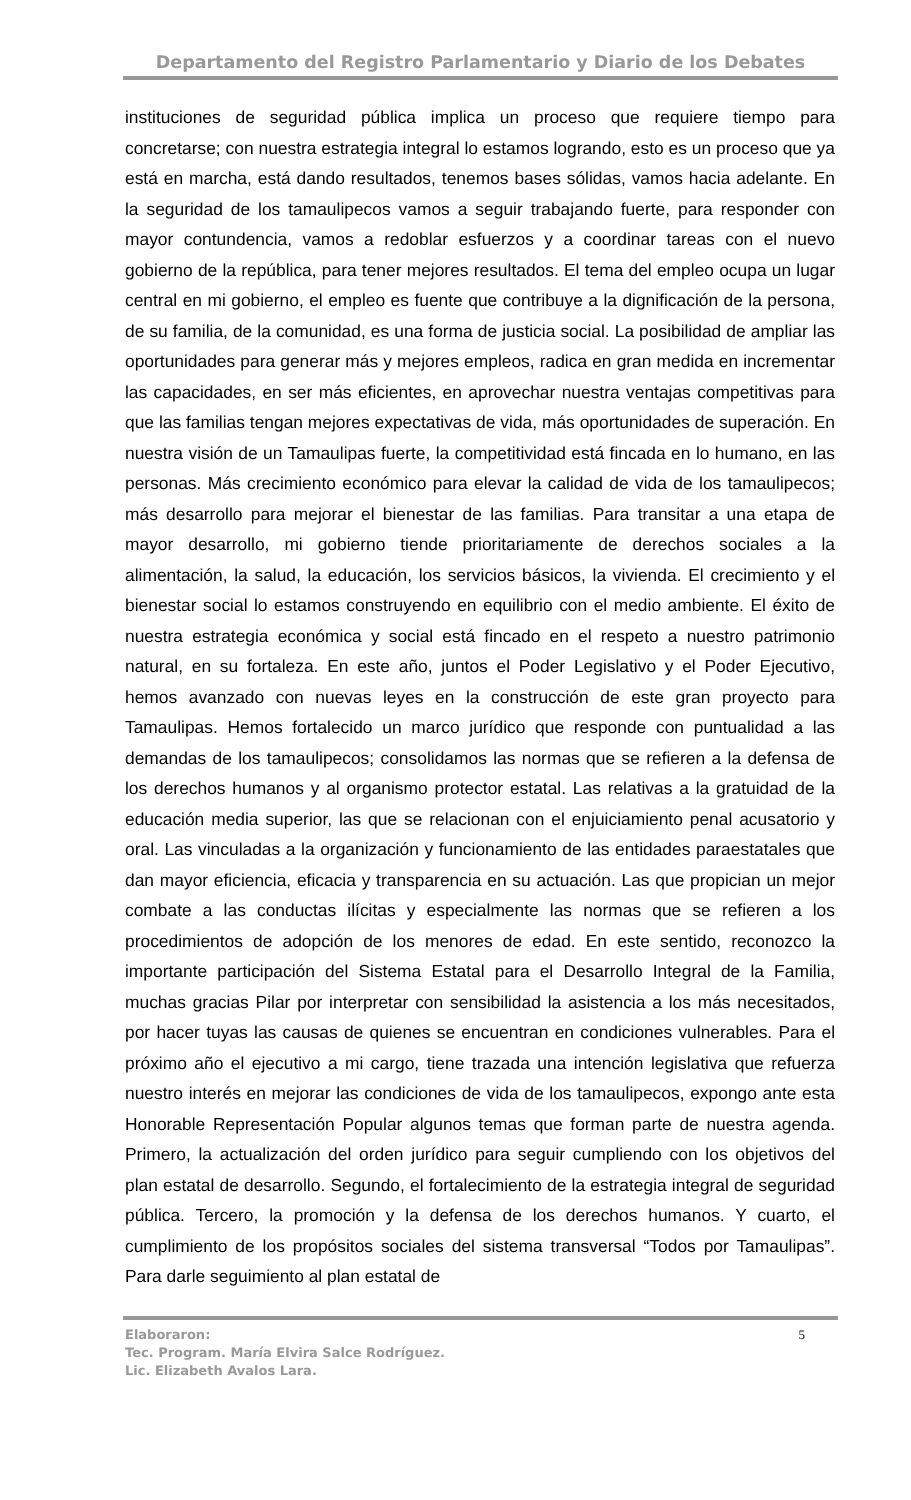Departamento del Registro Parlamentario y Diario de los Debates
instituciones de seguridad pública implica un proceso que requiere tiempo para concretarse; con nuestra estrategia integral lo estamos logrando, esto es un proceso que ya está en marcha, está dando resultados, tenemos bases sólidas, vamos hacia adelante. En la seguridad de los tamaulipecos vamos a seguir trabajando fuerte, para responder con mayor contundencia, vamos a redoblar esfuerzos y a coordinar tareas con el nuevo gobierno de la república, para tener mejores resultados. El tema del empleo ocupa un lugar central en mi gobierno, el empleo es fuente que contribuye a la dignificación de la persona, de su familia, de la comunidad, es una forma de justicia social. La posibilidad de ampliar las oportunidades para generar más y mejores empleos, radica en gran medida en incrementar las capacidades, en ser más eficientes, en aprovechar nuestra ventajas competitivas para que las familias tengan mejores expectativas de vida, más oportunidades de superación. En nuestra visión de un Tamaulipas fuerte, la competitividad está fincada en lo humano, en las personas. Más crecimiento económico para elevar la calidad de vida de los tamaulipecos; más desarrollo para mejorar el bienestar de las familias. Para transitar a una etapa de mayor desarrollo, mi gobierno tiende prioritariamente de derechos sociales a la alimentación, la salud, la educación, los servicios básicos, la vivienda. El crecimiento y el bienestar social lo estamos construyendo en equilibrio con el medio ambiente. El éxito de nuestra estrategia económica y social está fincado en el respeto a nuestro patrimonio natural, en su fortaleza. En este año, juntos el Poder Legislativo y el Poder Ejecutivo, hemos avanzado con nuevas leyes en la construcción de este gran proyecto para Tamaulipas. Hemos fortalecido un marco jurídico que responde con puntualidad a las demandas de los tamaulipecos; consolidamos las normas que se refieren a la defensa de los derechos humanos y al organismo protector estatal. Las relativas a la gratuidad de la educación media superior, las que se relacionan con el enjuiciamiento penal acusatorio y oral. Las vinculadas a la organización y funcionamiento de las entidades paraestatales que dan mayor eficiencia, eficacia y transparencia en su actuación. Las que propician un mejor combate a las conductas ilícitas y especialmente las normas que se refieren a los procedimientos de adopción de los menores de edad. En este sentido, reconozco la importante participación del Sistema Estatal para el Desarrollo Integral de la Familia, muchas gracias Pilar por interpretar con sensibilidad la asistencia a los más necesitados, por hacer tuyas las causas de quienes se encuentran en condiciones vulnerables. Para el próximo año el ejecutivo a mi cargo, tiene trazada una intención legislativa que refuerza nuestro interés en mejorar las condiciones de vida de los tamaulipecos, expongo ante esta Honorable Representación Popular algunos temas que forman parte de nuestra agenda. Primero, la actualización del orden jurídico para seguir cumpliendo con los objetivos del plan estatal de desarrollo. Segundo, el fortalecimiento de la estrategia integral de seguridad pública. Tercero, la promoción y la defensa de los derechos humanos. Y cuarto, el cumplimiento de los propósitos sociales del sistema transversal “Todos por Tamaulipas”. Para darle seguimiento al plan estatal de
5 Elaboraron:
Tec. Program. María Elvira Salce Rodríguez.
Lic. Elizabeth Avalos Lara.